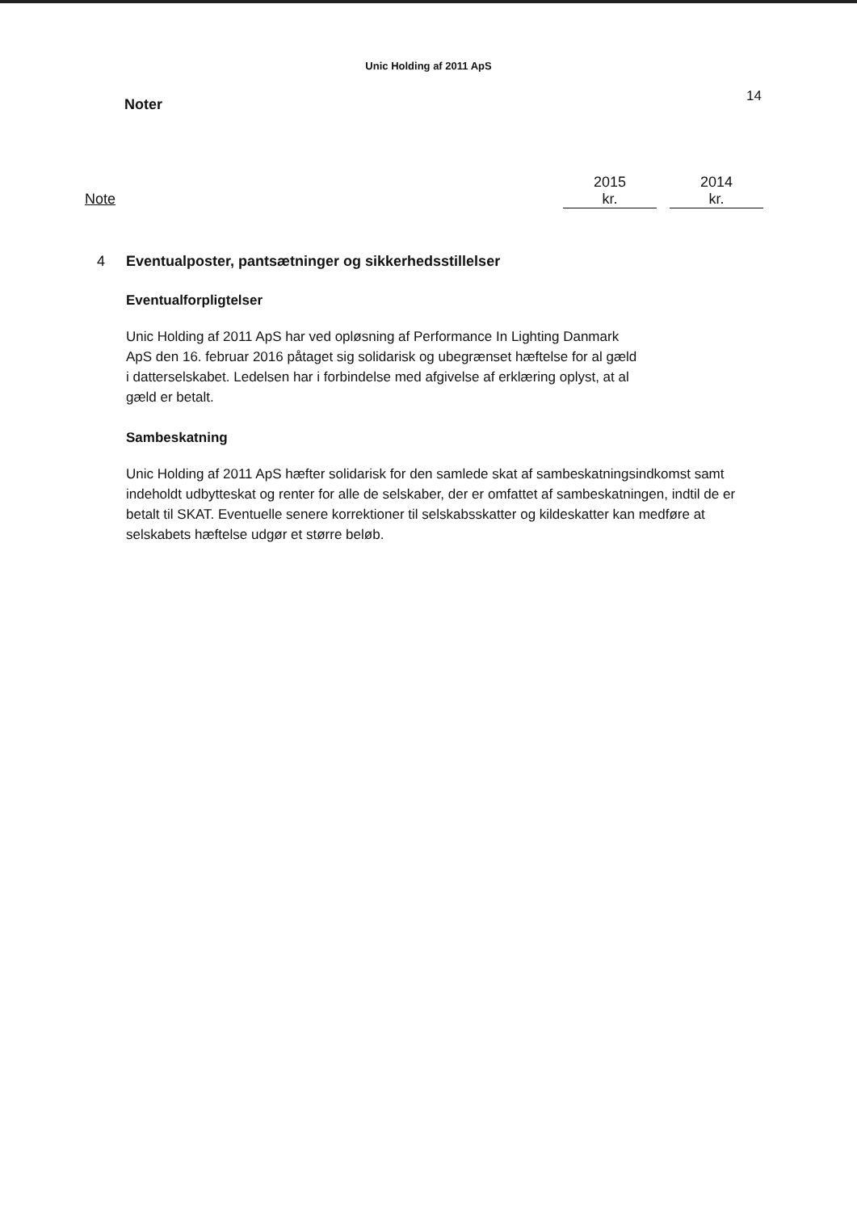Unic Holding af 2011 ApS
Noter
14
| | 2015 | | 2014 |
| Note | kr. | | kr. |
4 Eventualposter, pantsætninger og sikkerhedsstillelser
Eventualforpligtelser
Unic Holding af 2011 ApS har ved opløsning af Performance In Lighting Danmark ApS den 16. februar 2016 påtaget sig solidarisk og ubegrænset hæftelse for al gæld i datterselskabet. Ledelsen har i forbindelse med afgivelse af erklæring oplyst, at al gæld er betalt.
Sambeskatning
Unic Holding af 2011 ApS hæfter solidarisk for den samlede skat af sambeskatningsindkomst samt indeholdt udbytteskat og renter for alle de selskaber, der er omfattet af sambeskatningen, indtil de er betalt til SKAT. Eventuelle senere korrektioner til selskabsskatter og kildeskatter kan medføre at selskabets hæftelse udgør et større beløb.